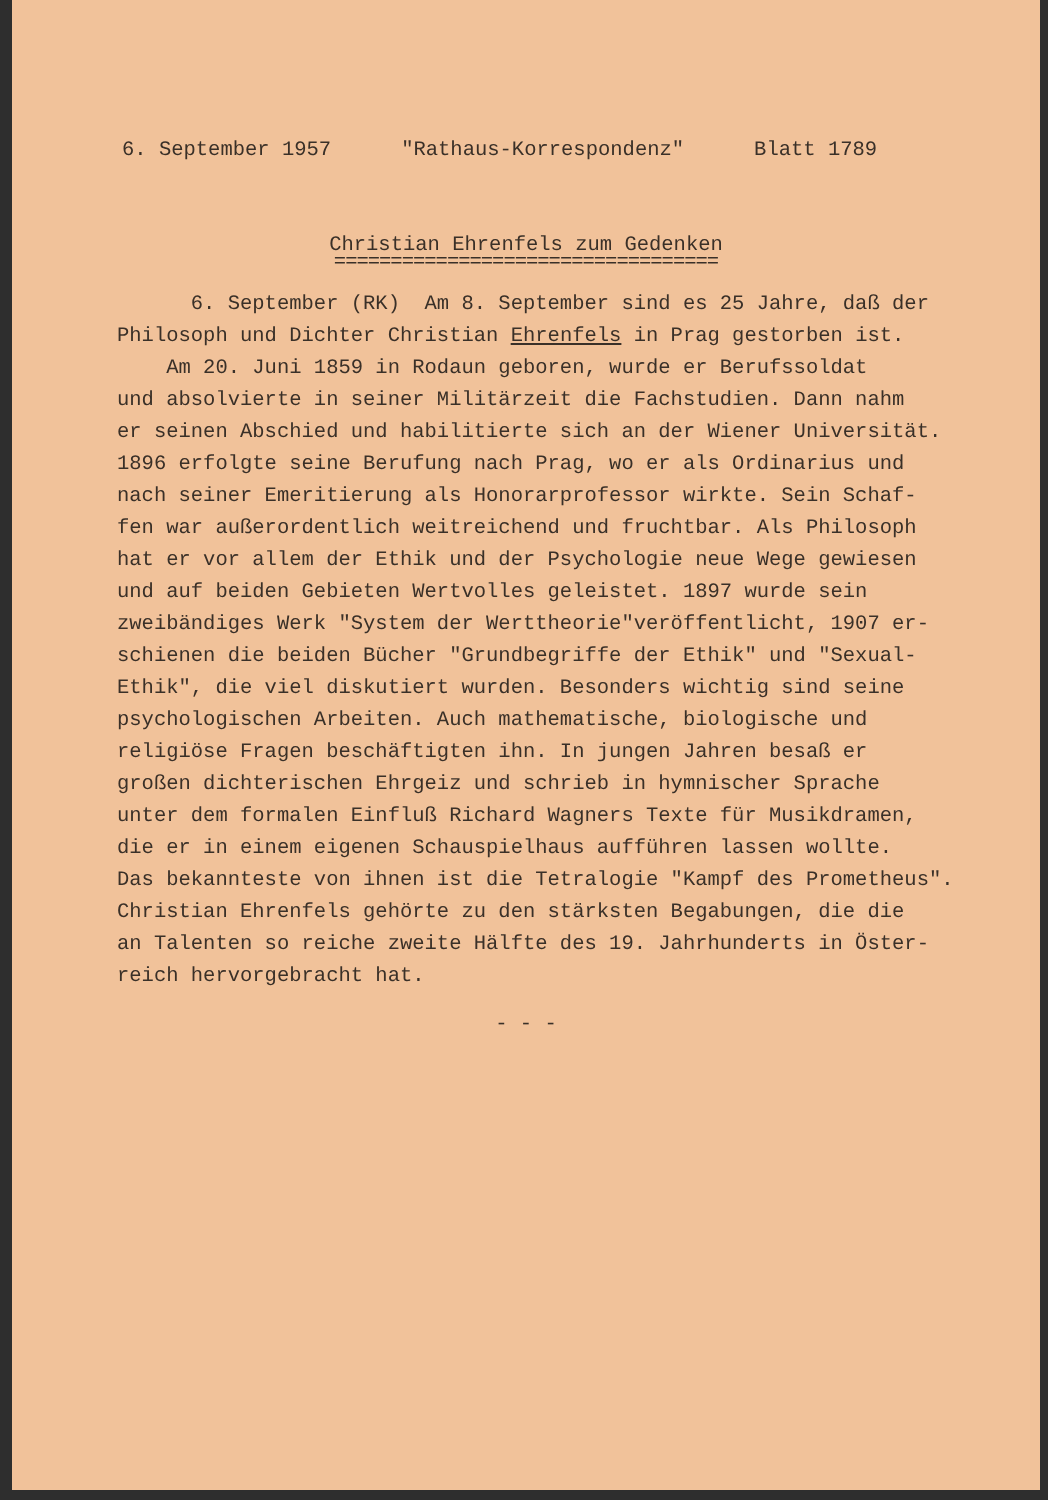6. September 1957 "Rathaus-Korrespondenz" Blatt 1789
Christian Ehrenfels zum Gedenken
==================================
6. September (RK) Am 8. September sind es 25 Jahre, daß der Philosoph und Dichter Christian Ehrenfels in Prag gestorben ist. Am 20. Juni 1859 in Rodaun geboren, wurde er Berufssoldat und absolvierte in seiner Militärzeit die Fachstudien. Dann nahm er seinen Abschied und habilitierte sich an der Wiener Universität. 1896 erfolgte seine Berufung nach Prag, wo er als Ordinarius und nach seiner Emeritierung als Honorarprofessor wirkte. Sein Schaf- fen war außerordentlich weitreichend und fruchtbar. Als Philosoph hat er vor allem der Ethik und der Psychologie neue Wege gewiesen und auf beiden Gebieten Wertvolles geleistet. 1897 wurde sein zweibändiges Werk "System der Werttheorie"veröffentlicht, 1907 er- schienen die beiden Bücher "Grundbegriffe der Ethik" und "Sexual- Ethik", die viel diskutiert wurden. Besonders wichtig sind seine psychologischen Arbeiten. Auch mathematische, biologische und religiöse Fragen beschäftigten ihn. In jungen Jahren besaß er großen dichterischen Ehrgeiz und schrieb in hymnischer Sprache unter dem formalen Einfluß Richard Wagners Texte für Musikdramen, die er in einem eigenen Schauspielhaus aufführen lassen wollte. Das bekannteste von ihnen ist die Tetralogie "Kampf des Prometheus". Christian Ehrenfels gehörte zu den stärksten Begabungen, die die an Talenten so reiche zweite Hälfte des 19. Jahrhunderts in Öster- reich hervorgebracht hat.
- - -